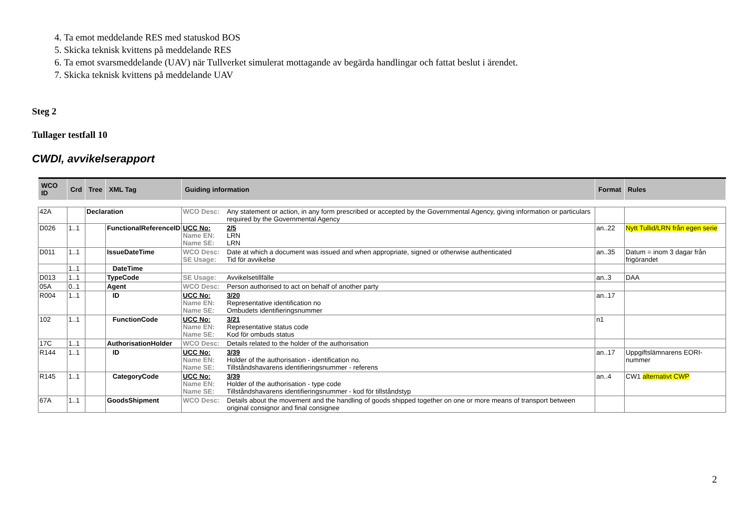4. Ta emot meddelande RES med statuskod BOS
5. Skicka teknisk kvittens på meddelande RES
6. Ta emot svarsmeddelande (UAV) när Tullverket simulerat mottagande av begärda handlingar och fattat beslut i ärendet.
7. Skicka teknisk kvittens på meddelande UAV
Steg 2
Tullager testfall 10
CWDI, avvikelserapport
| WCO ID | Crd | Tree | XML Tag | Guiding information | Format | Rules |
| --- | --- | --- | --- | --- | --- | --- |
| 42A | | Declaration | | WCO Desc: Any statement or action, in any form prescribed or accepted by the Governmental Agency, giving information or particulars required by the Governmental Agency | | |
| D026 | 1..1 | | FunctionalReferenceID | UCC No: 2/5 Name EN: LRN Name SE: LRN | an..22 | Nytt Tullid/LRN från egen serie |
| D011 | 1..1 | | IssueDateTime | WCO Desc: Date at which a document was issued and when appropriate, signed or otherwise authenticated SE Usage: Tid för avvikelse | an..35 | Datum = inom 3 dagar från frigörandet |
| | 1..1 | | DateTime | | | |
| D013 | 1..1 | | TypeCode | SE Usage: Avvikelsetillfälle | an..3 | DAA |
| 05A | 0..1 | | Agent | WCO Desc: Person authorised to act on behalf of another party | | |
| R004 | 1..1 | | ID | UCC No: 3/20 Name EN: Representative identification no Name SE: Ombudets identifieringsnummer | an..17 | |
| 102 | 1..1 | | FunctionCode | UCC No: 3/21 Name EN: Representative status code Name SE: Kod för ombuds status | n1 | |
| 17C | 1..1 | | AuthorisationHolder | WCO Desc: Details related to the holder of the authorisation | | |
| R144 | 1..1 | | ID | UCC No: 3/39 Name EN: Holder of the authorisation - identification no. Name SE: Tillståndshavarens identifieringsnummer - referens | an..17 | Uppgiftslämnarens EORI-nummer |
| R145 | 1..1 | | CategoryCode | UCC No: 3/39 Name EN: Holder of the authorisation - type code Name SE: Tillståndshavarens identifieringsnummer - kod för tillståndstyp | an..4 | CW1 alternativt CWP |
| 67A | 1..1 | | GoodsShipment | WCO Desc: Details about the movement and the handling of goods shipped together on one or more means of transport between original consignor and final consignee | | |
2